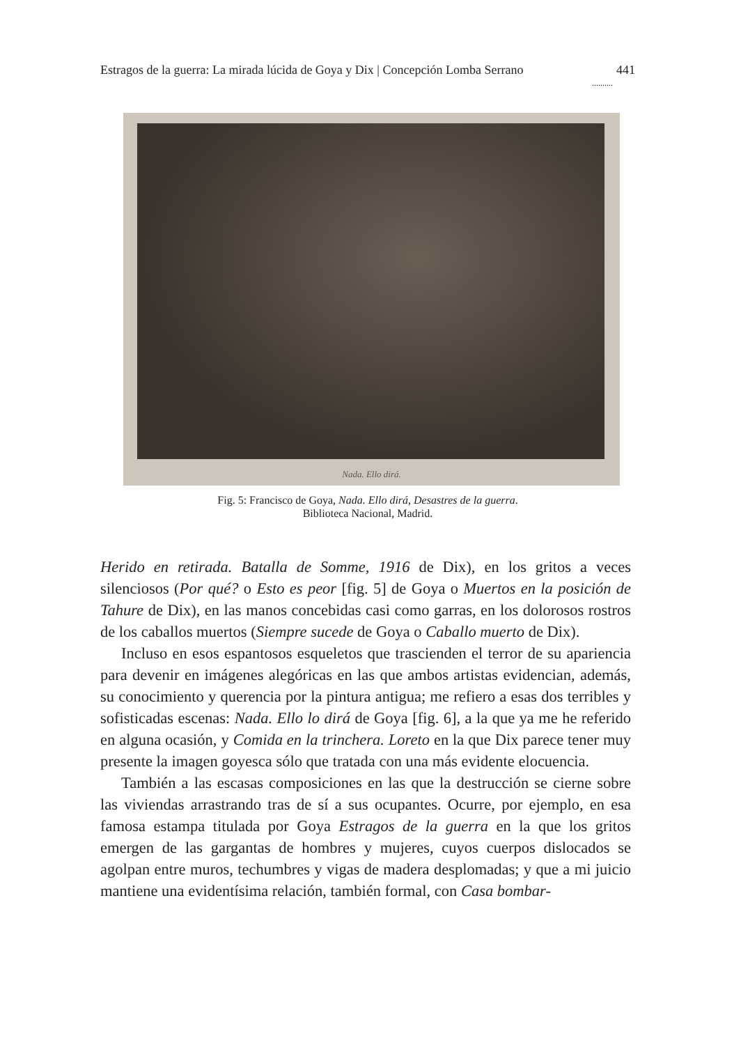Estragos de la guerra: La mirada lúcida de Goya y Dix | Concepción Lomba Serrano 441
..........
Nada. Ello dirá.
Fig. 5: Francisco de Goya, Nada. Ello dirá, Desastres de la guerra.
Biblioteca Nacional, Madrid.
Herido en retirada. Batalla de Somme, 1916 de Dix), en los gritos a veces silenciosos (Por qué? o Esto es peor [fig. 5] de Goya o Muertos en la posición de Tahure de Dix), en las manos concebidas casi como garras, en los dolorosos rostros de los caballos muertos (Siempre sucede de Goya o Caballo muerto de Dix).
Incluso en esos espantosos esqueletos que trascienden el terror de su apariencia para devenir en imágenes alegóricas en las que ambos artistas evidencian, además, su conocimiento y querencia por la pintura antigua; me refiero a esas dos terribles y sofisticadas escenas: Nada. Ello lo dirá de Goya [fig. 6], a la que ya me he referido en alguna ocasión, y Comida en la trinchera. Loreto en la que Dix parece tener muy presente la imagen goyesca sólo que tratada con una más evidente elocuencia.
También a las escasas composiciones en las que la destrucción se cierne sobre las viviendas arrastrando tras de sí a sus ocupantes. Ocurre, por ejemplo, en esa famosa estampa titulada por Goya Estragos de la guerra en la que los gritos emergen de las gargantas de hombres y mujeres, cuyos cuerpos dislocados se agolpan entre muros, techumbres y vigas de madera desplomadas; y que a mi juicio mantiene una evidentísima relación, también formal, con Casa bombar-